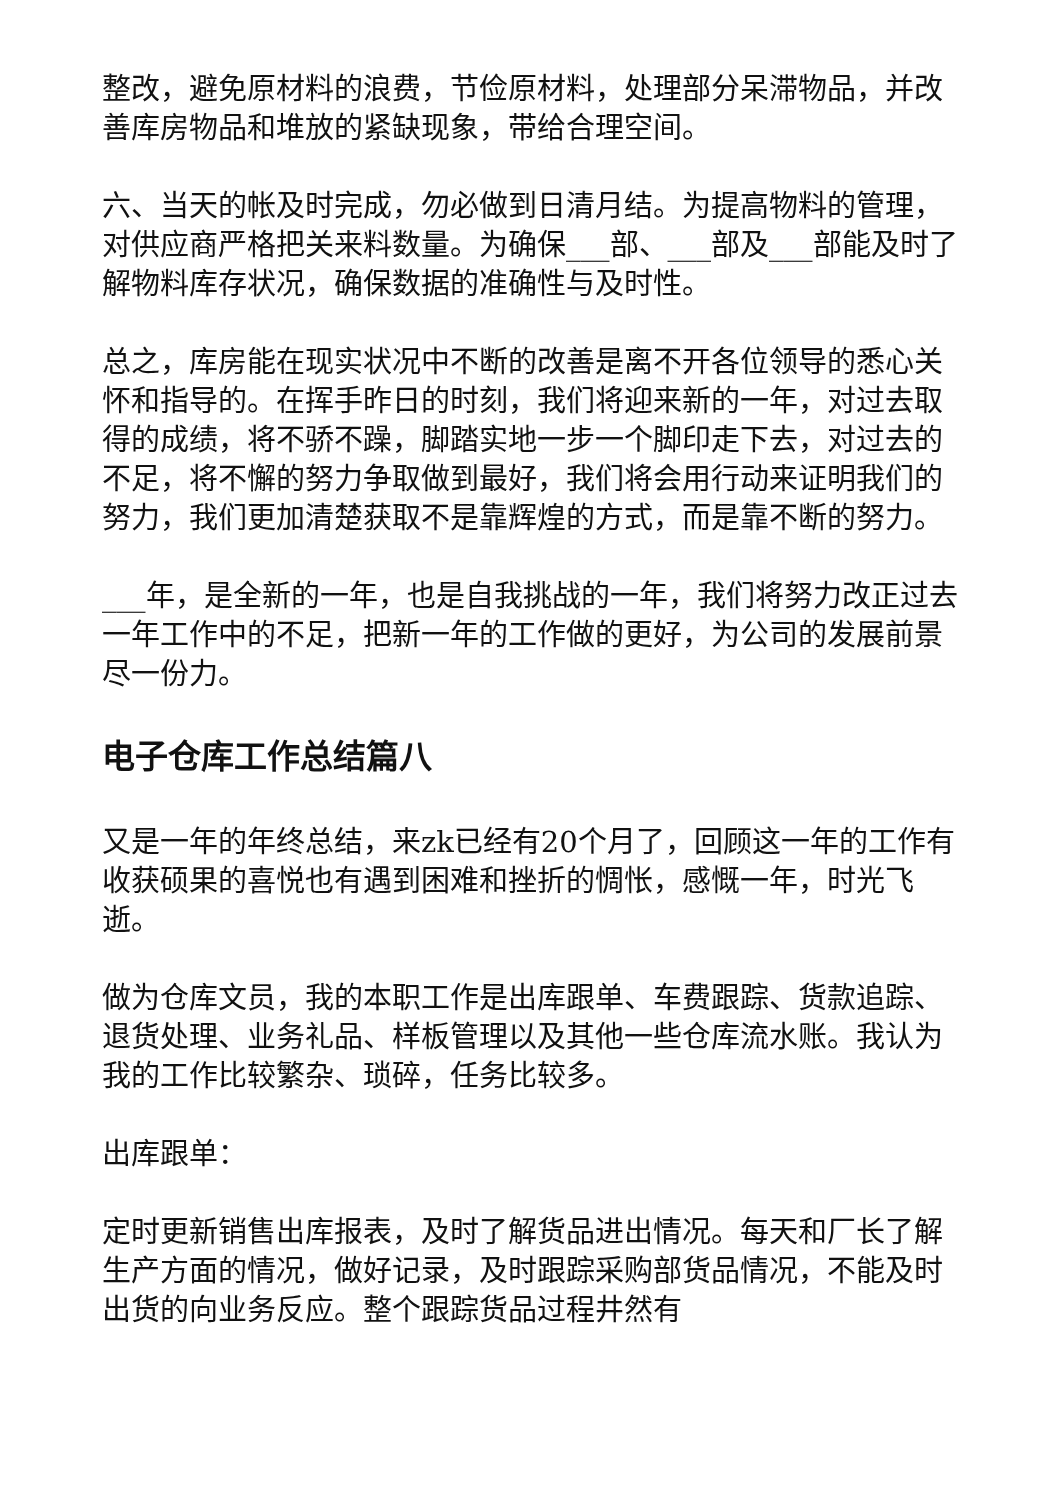整改，避免原材料的浪费，节俭原材料，处理部分呆滞物品，并改善库房物品和堆放的紧缺现象，带给合理空间。
六、当天的帐及时完成，勿必做到日清月结。为提高物料的管理，对供应商严格把关来料数量。为确保___部、___部及___部能及时了解物料库存状况，确保数据的准确性与及时性。
总之，库房能在现实状况中不断的改善是离不开各位领导的悉心关怀和指导的。在挥手昨日的时刻，我们将迎来新的一年，对过去取得的成绩，将不骄不躁，脚踏实地一步一个脚印走下去，对过去的不足，将不懈的努力争取做到最好，我们将会用行动来证明我们的努力，我们更加清楚获取不是靠辉煌的方式，而是靠不断的努力。
___年，是全新的一年，也是自我挑战的一年，我们将努力改正过去一年工作中的不足，把新一年的工作做的更好，为公司的发展前景尽一份力。
电子仓库工作总结篇八
又是一年的年终总结，来zk已经有20个月了，回顾这一年的工作有收获硕果的喜悦也有遇到困难和挫折的惆怅，感慨一年，时光飞逝。
做为仓库文员，我的本职工作是出库跟单、车费跟踪、货款追踪、退货处理、业务礼品、样板管理以及其他一些仓库流水账。我认为我的工作比较繁杂、琐碎，任务比较多。
出库跟单：
定时更新销售出库报表，及时了解货品进出情况。每天和厂长了解生产方面的情况，做好记录，及时跟踪采购部货品情况，不能及时出货的向业务反应。整个跟踪货品过程井然有